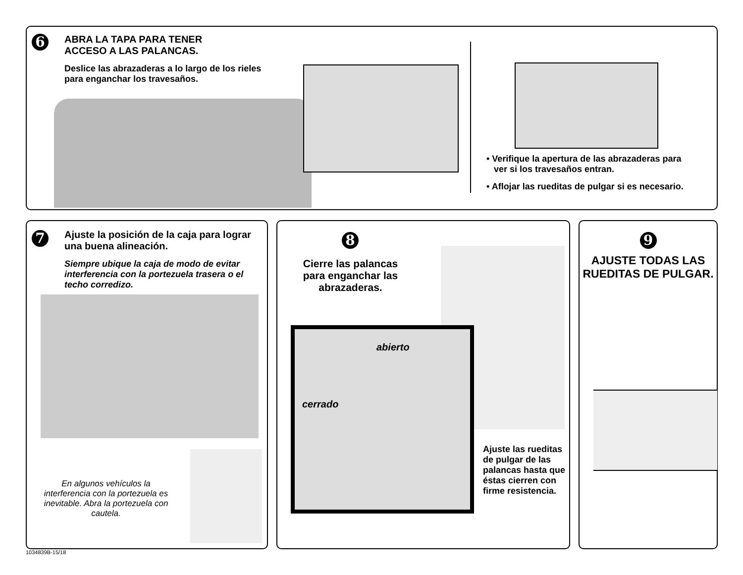6
ABRA LA TAPA PARA TENER
ACCESO A LAS PALANCAS.
Deslice las abrazaderas a lo largo de los rieles para enganchar los travesaños.
• Verifique la apertura de las abrazaderas para
ver si los travesaños entran.
• Aflojar las rueditas de pulgar si es necesario.
7
Ajuste la posición de la caja para lograr una buena alineación.
Siempre ubique la caja de modo de evitar interferencia con la portezuela trasera o el techo corredizo.
En algunos vehículos la interferencia con la portezuela es inevitable. Abra la portezuela con cautela.
8
Cierre las palancas para enganchar las abrazaderas.
abierto
cerrado
Ajuste las rueditas de pulgar de las palancas hasta que éstas cierren con firme resistencia.
9
AJUSTE TODAS LAS RUEDITAS DE PULGAR.
1034839B-15/18